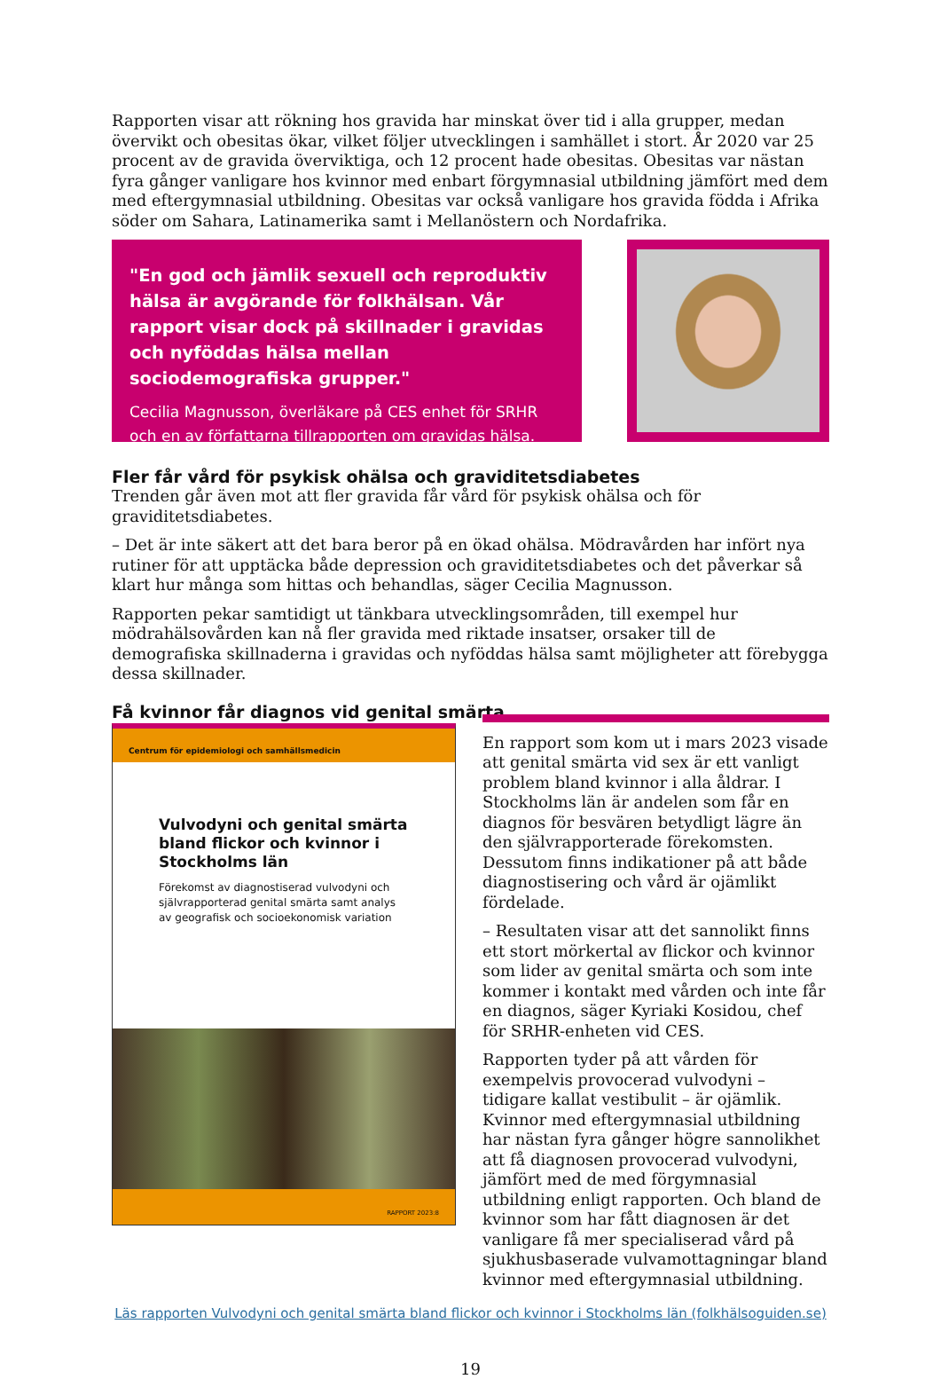Rapporten visar att rökning hos gravida har minskat över tid i alla grupper, medan övervikt och obesitas ökar, vilket följer utvecklingen i samhället i stort. År 2020 var 25 procent av de gravida överviktiga, och 12 procent hade obesitas. Obesitas var nästan fyra gånger vanligare hos kvinnor med enbart förgymnasial utbildning jämfört med dem med eftergymnasial utbildning. Obesitas var också vanligare hos gravida födda i Afrika söder om Sahara, Latinamerika samt i Mellanöstern och Nordafrika.
"En god och jämlik sexuell och reproduktiv hälsa är avgörande för folkhälsan. Vår rapport visar dock på skillnader i gravidas och nyföddas hälsa mellan sociodemografiska grupper."
Cecilia Magnusson, överläkare på CES enhet för SRHR och en av författarna tillrapporten om gravidas hälsa.
Fler får vård för psykisk ohälsa och graviditetsdiabetes
Trenden går även mot att fler gravida får vård för psykisk ohälsa och för graviditetsdiabetes.
– Det är inte säkert att det bara beror på en ökad ohälsa. Mödravården har infört nya rutiner för att upptäcka både depression och graviditetsdiabetes och det påverkar så klart hur många som hittas och behandlas, säger Cecilia Magnusson.
Rapporten pekar samtidigt ut tänkbara utvecklingsområden, till exempel hur mödrahälsovården kan nå fler gravida med riktade insatser, orsaker till de demografiska skillnaderna i gravidas och nyföddas hälsa samt möjligheter att förebygga dessa skillnader.
Få kvinnor får diagnos vid genital smärta
Centrum för epidemiologi och samhällsmedicin
Vulvodyni och genital smärta bland flickor och kvinnor i Stockholms län
Förekomst av diagnostiserad vulvodyni och självrapporterad genital smärta samt analys av geografisk och socioekonomisk variation
RAPPORT 2023:8
En rapport som kom ut i mars 2023 visade att genital smärta vid sex är ett vanligt problem bland kvinnor i alla åldrar. I Stockholms län är andelen som får en diagnos för besvären betydligt lägre än den självrapporterade förekomsten. Dessutom finns indikationer på att både diagnostisering och vård är ojämlikt fördelade.
– Resultaten visar att det sannolikt finns ett stort mörkertal av flickor och kvinnor som lider av genital smärta och som inte kommer i kontakt med vården och inte får en diagnos, säger Kyriaki Kosidou, chef för SRHR-enheten vid CES.
Rapporten tyder på att vården för exempelvis provocerad vulvodyni – tidigare kallat vestibulit – är ojämlik. Kvinnor med eftergymnasial utbildning har nästan fyra gånger högre sannolikhet att få diagnosen provocerad vulvodyni, jämfört med de med förgymnasial utbildning enligt rapporten. Och bland de kvinnor som har fått diagnosen är det vanligare få mer specialiserad vård på sjukhusbaserade vulvamottagningar bland kvinnor med eftergymnasial utbildning.
Läs rapporten Vulvodyni och genital smärta bland flickor och kvinnor i Stockholms län (folkhälsoguiden.se)
19